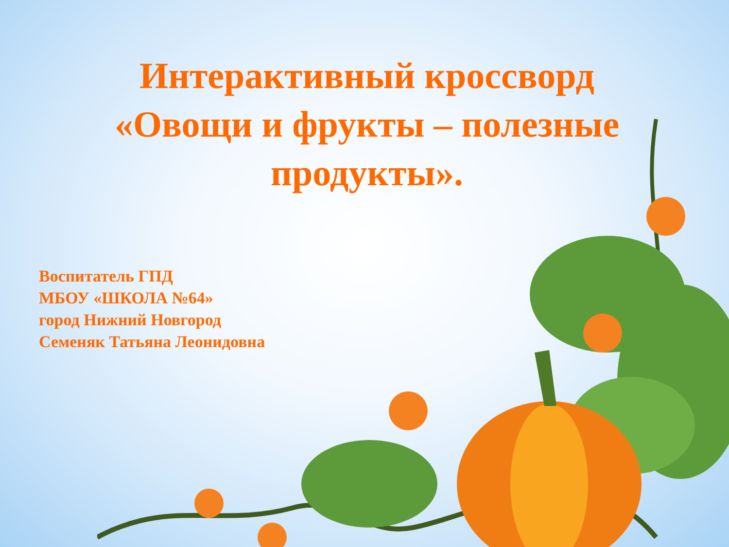Интерактивный кроссворд «Овощи и фрукты – полезные продукты».
Воспитатель ГПД
МБОУ «ШКОЛА №64»
город Нижний Новгород
Семеняк Татьяна Леонидовна